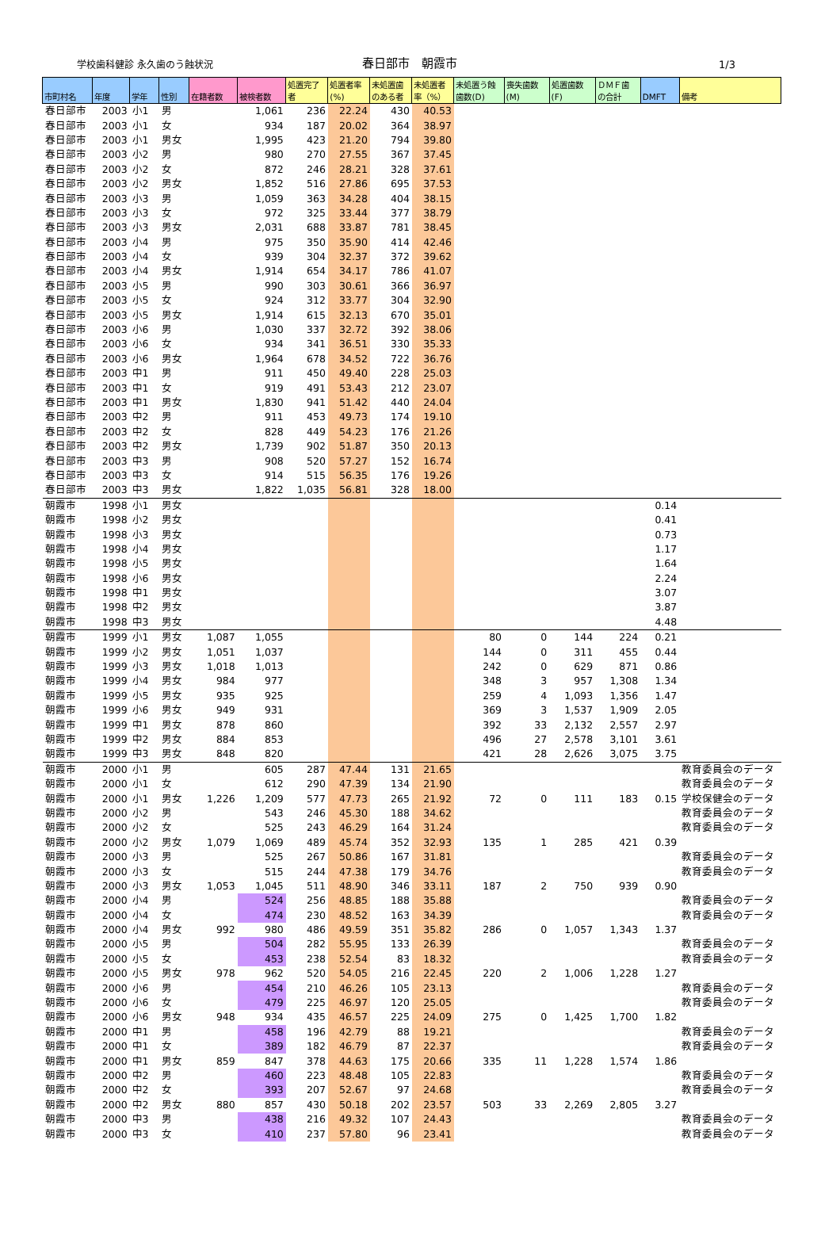学校歯科健診 永久歯のう蝕状況
春日部市　朝霞市
1/3
| 市町村名 | 年度 | 学年 | 性別 | 在籍者数 | 被検者数 | 処置完了 者 | 処置者率 (%) | 未処置歯 のある者 | 未処置者 率（%） | 未処置う蝕 歯数(D) | 喪失歯数 (M) | 処置歯数 (F) | ＤＭＦ歯 の合計 | DMFT | 備考 |
| --- | --- | --- | --- | --- | --- | --- | --- | --- | --- | --- | --- | --- | --- | --- | --- |
| 春日部市 | 2003 | 小1 | 男 | | 1,061 | 236 | 22.24 | 430 | 40.53 | | | | | | |
| 春日部市 | 2003 | 小1 | 女 | | 934 | 187 | 20.02 | 364 | 38.97 | | | | | | |
| 春日部市 | 2003 | 小1 | 男女 | | 1,995 | 423 | 21.20 | 794 | 39.80 | | | | | | |
| 春日部市 | 2003 | 小2 | 男 | | 980 | 270 | 27.55 | 367 | 37.45 | | | | | | |
| 春日部市 | 2003 | 小2 | 女 | | 872 | 246 | 28.21 | 328 | 37.61 | | | | | | |
| 春日部市 | 2003 | 小2 | 男女 | | 1,852 | 516 | 27.86 | 695 | 37.53 | | | | | | |
| 春日部市 | 2003 | 小3 | 男 | | 1,059 | 363 | 34.28 | 404 | 38.15 | | | | | | |
| 春日部市 | 2003 | 小3 | 女 | | 972 | 325 | 33.44 | 377 | 38.79 | | | | | | |
| 春日部市 | 2003 | 小3 | 男女 | | 2,031 | 688 | 33.87 | 781 | 38.45 | | | | | | |
| 春日部市 | 2003 | 小4 | 男 | | 975 | 350 | 35.90 | 414 | 42.46 | | | | | | |
| 春日部市 | 2003 | 小4 | 女 | | 939 | 304 | 32.37 | 372 | 39.62 | | | | | | |
| 春日部市 | 2003 | 小4 | 男女 | | 1,914 | 654 | 34.17 | 786 | 41.07 | | | | | | |
| 春日部市 | 2003 | 小5 | 男 | | 990 | 303 | 30.61 | 366 | 36.97 | | | | | | |
| 春日部市 | 2003 | 小5 | 女 | | 924 | 312 | 33.77 | 304 | 32.90 | | | | | | |
| 春日部市 | 2003 | 小5 | 男女 | | 1,914 | 615 | 32.13 | 670 | 35.01 | | | | | | |
| 春日部市 | 2003 | 小6 | 男 | | 1,030 | 337 | 32.72 | 392 | 38.06 | | | | | | |
| 春日部市 | 2003 | 小6 | 女 | | 934 | 341 | 36.51 | 330 | 35.33 | | | | | | |
| 春日部市 | 2003 | 小6 | 男女 | | 1,964 | 678 | 34.52 | 722 | 36.76 | | | | | | |
| 春日部市 | 2003 | 中1 | 男 | | 911 | 450 | 49.40 | 228 | 25.03 | | | | | | |
| 春日部市 | 2003 | 中1 | 女 | | 919 | 491 | 53.43 | 212 | 23.07 | | | | | | |
| 春日部市 | 2003 | 中1 | 男女 | | 1,830 | 941 | 51.42 | 440 | 24.04 | | | | | | |
| 春日部市 | 2003 | 中2 | 男 | | 911 | 453 | 49.73 | 174 | 19.10 | | | | | | |
| 春日部市 | 2003 | 中2 | 女 | | 828 | 449 | 54.23 | 176 | 21.26 | | | | | | |
| 春日部市 | 2003 | 中2 | 男女 | | 1,739 | 902 | 51.87 | 350 | 20.13 | | | | | | |
| 春日部市 | 2003 | 中3 | 男 | | 908 | 520 | 57.27 | 152 | 16.74 | | | | | | |
| 春日部市 | 2003 | 中3 | 女 | | 914 | 515 | 56.35 | 176 | 19.26 | | | | | | |
| 春日部市 | 2003 | 中3 | 男女 | | 1,822 | 1,035 | 56.81 | 328 | 18.00 | | | | | | |
| 朝霞市 | 1998 | 小1 | 男女 | | | | | | | | | | | 0.14 | |
| 朝霞市 | 1998 | 小2 | 男女 | | | | | | | | | | | 0.41 | |
| 朝霞市 | 1998 | 小3 | 男女 | | | | | | | | | | | 0.73 | |
| 朝霞市 | 1998 | 小4 | 男女 | | | | | | | | | | | 1.17 | |
| 朝霞市 | 1998 | 小5 | 男女 | | | | | | | | | | | 1.64 | |
| 朝霞市 | 1998 | 小6 | 男女 | | | | | | | | | | | 2.24 | |
| 朝霞市 | 1998 | 中1 | 男女 | | | | | | | | | | | 3.07 | |
| 朝霞市 | 1998 | 中2 | 男女 | | | | | | | | | | | 3.87 | |
| 朝霞市 | 1998 | 中3 | 男女 | | | | | | | | | | | 4.48 | |
| 朝霞市 | 1999 | 小1 | 男女 | 1,087 | 1,055 | | | | | 80 | 0 | 144 | 224 | 0.21 | |
| 朝霞市 | 1999 | 小2 | 男女 | 1,051 | 1,037 | | | | | 144 | 0 | 311 | 455 | 0.44 | |
| 朝霞市 | 1999 | 小3 | 男女 | 1,018 | 1,013 | | | | | 242 | 0 | 629 | 871 | 0.86 | |
| 朝霞市 | 1999 | 小4 | 男女 | 984 | 977 | | | | | 348 | 3 | 957 | 1,308 | 1.34 | |
| 朝霞市 | 1999 | 小5 | 男女 | 935 | 925 | | | | | 259 | 4 | 1,093 | 1,356 | 1.47 | |
| 朝霞市 | 1999 | 小6 | 男女 | 949 | 931 | | | | | 369 | 3 | 1,537 | 1,909 | 2.05 | |
| 朝霞市 | 1999 | 中1 | 男女 | 878 | 860 | | | | | 392 | 33 | 2,132 | 2,557 | 2.97 | |
| 朝霞市 | 1999 | 中2 | 男女 | 884 | 853 | | | | | 496 | 27 | 2,578 | 3,101 | 3.61 | |
| 朝霞市 | 1999 | 中3 | 男女 | 848 | 820 | | | | | 421 | 28 | 2,626 | 3,075 | 3.75 | |
| 朝霞市 | 2000 | 小1 | 男 | | 605 | 287 | 47.44 | 131 | 21.65 | | | | | | 教育委員会のデータ |
| 朝霞市 | 2000 | 小1 | 女 | | 612 | 290 | 47.39 | 134 | 21.90 | | | | | | 教育委員会のデータ |
| 朝霞市 | 2000 | 小1 | 男女 | 1,226 | 1,209 | 577 | 47.73 | 265 | 21.92 | 72 | 0 | 111 | 183 | 0.15 | 学校保健会のデータ |
| 朝霞市 | 2000 | 小2 | 男 | | 543 | 246 | 45.30 | 188 | 34.62 | | | | | | 教育委員会のデータ |
| 朝霞市 | 2000 | 小2 | 女 | | 525 | 243 | 46.29 | 164 | 31.24 | | | | | | 教育委員会のデータ |
| 朝霞市 | 2000 | 小2 | 男女 | 1,079 | 1,069 | 489 | 45.74 | 352 | 32.93 | 135 | 1 | 285 | 421 | 0.39 | |
| 朝霞市 | 2000 | 小3 | 男 | | 525 | 267 | 50.86 | 167 | 31.81 | | | | | | 教育委員会のデータ |
| 朝霞市 | 2000 | 小3 | 女 | | 515 | 244 | 47.38 | 179 | 34.76 | | | | | | 教育委員会のデータ |
| 朝霞市 | 2000 | 小3 | 男女 | 1,053 | 1,045 | 511 | 48.90 | 346 | 33.11 | 187 | 2 | 750 | 939 | 0.90 | |
| 朝霞市 | 2000 | 小4 | 男 | | 524 | 256 | 48.85 | 188 | 35.88 | | | | | | 教育委員会のデータ |
| 朝霞市 | 2000 | 小4 | 女 | | 474 | 230 | 48.52 | 163 | 34.39 | | | | | | 教育委員会のデータ |
| 朝霞市 | 2000 | 小4 | 男女 | 992 | 980 | 486 | 49.59 | 351 | 35.82 | 286 | 0 | 1,057 | 1,343 | 1.37 | |
| 朝霞市 | 2000 | 小5 | 男 | | 504 | 282 | 55.95 | 133 | 26.39 | | | | | | 教育委員会のデータ |
| 朝霞市 | 2000 | 小5 | 女 | | 453 | 238 | 52.54 | 83 | 18.32 | | | | | | 教育委員会のデータ |
| 朝霞市 | 2000 | 小5 | 男女 | 978 | 962 | 520 | 54.05 | 216 | 22.45 | 220 | 2 | 1,006 | 1,228 | 1.27 | |
| 朝霞市 | 2000 | 小6 | 男 | | 454 | 210 | 46.26 | 105 | 23.13 | | | | | | 教育委員会のデータ |
| 朝霞市 | 2000 | 小6 | 女 | | 479 | 225 | 46.97 | 120 | 25.05 | | | | | | 教育委員会のデータ |
| 朝霞市 | 2000 | 小6 | 男女 | 948 | 934 | 435 | 46.57 | 225 | 24.09 | 275 | 0 | 1,425 | 1,700 | 1.82 | |
| 朝霞市 | 2000 | 中1 | 男 | | 458 | 196 | 42.79 | 88 | 19.21 | | | | | | 教育委員会のデータ |
| 朝霞市 | 2000 | 中1 | 女 | | 389 | 182 | 46.79 | 87 | 22.37 | | | | | | 教育委員会のデータ |
| 朝霞市 | 2000 | 中1 | 男女 | 859 | 847 | 378 | 44.63 | 175 | 20.66 | 335 | 11 | 1,228 | 1,574 | 1.86 | |
| 朝霞市 | 2000 | 中2 | 男 | | 460 | 223 | 48.48 | 105 | 22.83 | | | | | | 教育委員会のデータ |
| 朝霞市 | 2000 | 中2 | 女 | | 393 | 207 | 52.67 | 97 | 24.68 | | | | | | 教育委員会のデータ |
| 朝霞市 | 2000 | 中2 | 男女 | 880 | 857 | 430 | 50.18 | 202 | 23.57 | 503 | 33 | 2,269 | 2,805 | 3.27 | |
| 朝霞市 | 2000 | 中3 | 男 | | 438 | 216 | 49.32 | 107 | 24.43 | | | | | | 教育委員会のデータ |
| 朝霞市 | 2000 | 中3 | 女 | | 410 | 237 | 57.80 | 96 | 23.41 | | | | | | 教育委員会のデータ |